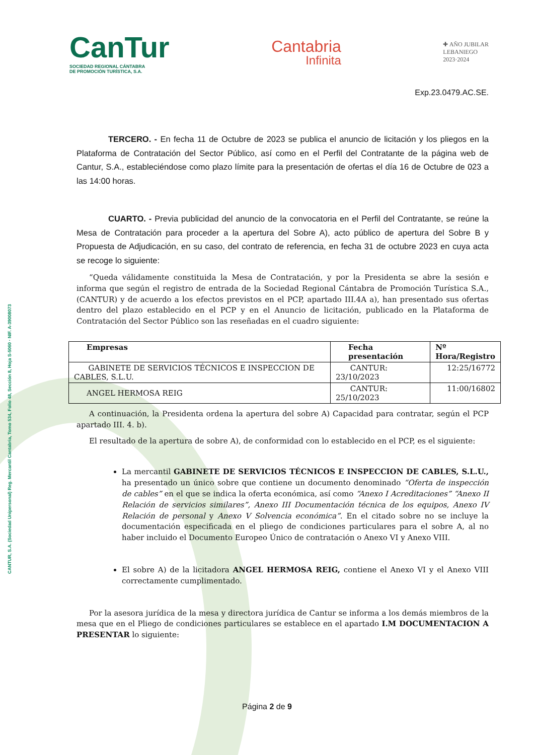CANTUR, S.A. (Sociedad Unipersonal) Reg. Mercantil Cantabria, Tomo 534, Folio 48, Sección 8, Hoja S-5060 · NIF. A-39008073
CanTur
SOCIEDAD REGIONAL CÁNTABRA
DE PROMOCIÓN TURÍSTICA, S.A.
Cantabria
Infinita
✚ AÑO JUBILAR
LEBANIEGO
2023·2024
Exp.23.0479.AC.SE.
TERCERO. - En fecha 11 de Octubre de 2023 se publica el anuncio de licitación y los pliegos en la Plataforma de Contratación del Sector Público, así como en el Perfil del Contratante de la página web de Cantur, S.A., estableciéndose como plazo límite para la presentación de ofertas el día 16 de Octubre de 023 a las 14:00 horas.
CUARTO. - Previa publicidad del anuncio de la convocatoria en el Perfil del Contratante, se reúne la Mesa de Contratación para proceder a la apertura del Sobre A), acto público de apertura del Sobre B y Propuesta de Adjudicación, en su caso, del contrato de referencia, en fecha 31 de octubre 2023 en cuya acta se recoge lo siguiente:
“Queda válidamente constituida la Mesa de Contratación, y por la Presidenta se abre la sesión e informa que según el registro de entrada de la Sociedad Regional Cántabra de Promoción Turística S.A., (CANTUR) y de acuerdo a los efectos previstos en el PCP, apartado III.4A a), han presentado sus ofertas dentro del plazo establecido en el PCP y en el Anuncio de licitación, publicado en la Plataforma de Contratación del Sector Público son las reseñadas en el cuadro siguiente:
| Empresas | Fecha presentación | Nº Hora/Registro |
| --- | --- | --- |
| GABINETE DE SERVICIOS TÉCNICOS E INSPECCION DE CABLES, S.L.U. | CANTUR: 23/10/2023 | 12:25/16772 |
| ANGEL HERMOSA REIG | CANTUR: 25/10/2023 | 11:00/16802 |
A continuación, la Presidenta ordena la apertura del sobre A) Capacidad para contratar, según el PCP apartado III. 4. b).
El resultado de la apertura de sobre A), de conformidad con lo establecido en el PCP, es el siguiente:
La mercantil GABINETE DE SERVICIOS TÉCNICOS E INSPECCION DE CABLES, S.L.U., ha presentado un único sobre que contiene un documento denominado “Oferta de inspección de cables” en el que se indica la oferta económica, así como “Anexo I Acreditaciones” “Anexo II Relación de servicios similares”, Anexo III Documentación técnica de los equipos, Anexo IV Relación de personal y Anexo V Solvencia económica”. En el citado sobre no se incluye la documentación especificada en el pliego de condiciones particulares para el sobre A, al no haber incluido el Documento Europeo Único de contratación o Anexo VI y Anexo VIII.
El sobre A) de la licitadora ANGEL HERMOSA REIG, contiene el Anexo VI y el Anexo VIII correctamente cumplimentado.
Por la asesora jurídica de la mesa y directora jurídica de Cantur se informa a los demás miembros de la mesa que en el Pliego de condiciones particulares se establece en el apartado I.M DOCUMENTACION A PRESENTAR lo siguiente:
Página 2 de 9